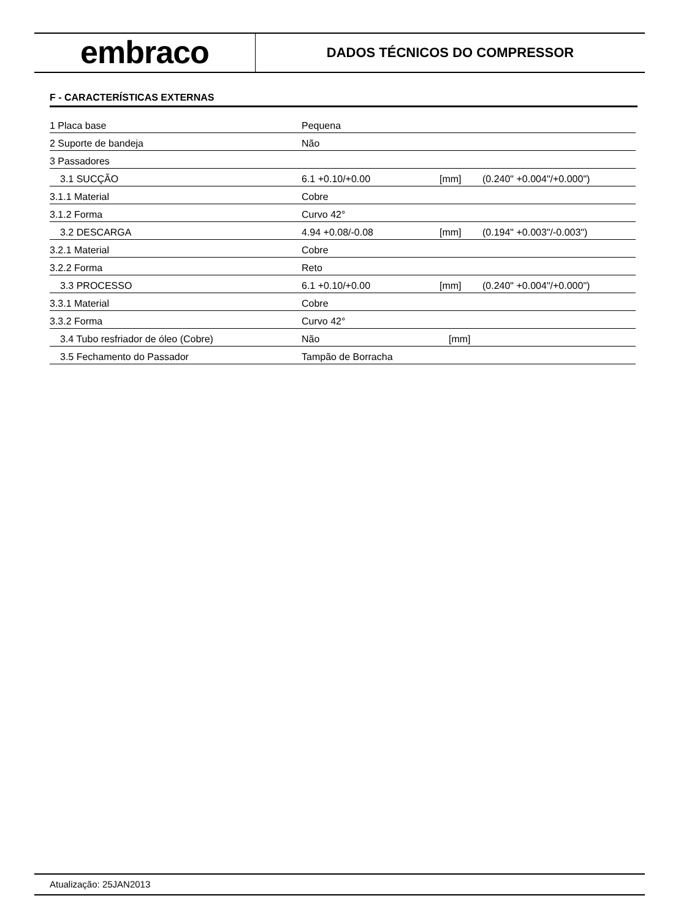embraco
DADOS TÉCNICOS DO COMPRESSOR
F - CARACTERÍSTICAS EXTERNAS
| 1 Placa base | Pequena | | |
| 2 Suporte de bandeja | Não | | |
| 3 Passadores | | | |
| 3.1 SUCÇÃO | 6.1 +0.10/+0.00 | [mm] | (0.240" +0.004"/+0.000") |
| 3.1.1 Material | Cobre | | |
| 3.1.2 Forma | Curvo 42° | | |
| 3.2 DESCARGA | 4.94 +0.08/-0.08 | [mm] | (0.194" +0.003"/-0.003") |
| 3.2.1 Material | Cobre | | |
| 3.2.2 Forma | Reto | | |
| 3.3 PROCESSO | 6.1 +0.10/+0.00 | [mm] | (0.240" +0.004"/+0.000") |
| 3.3.1 Material | Cobre | | |
| 3.3.2 Forma | Curvo 42° | | |
| 3.4 Tubo resfriador de óleo (Cobre) | Não | [mm] | |
| 3.5 Fechamento do Passador | Tampão de Borracha | | |
Atualização: 25JAN2013